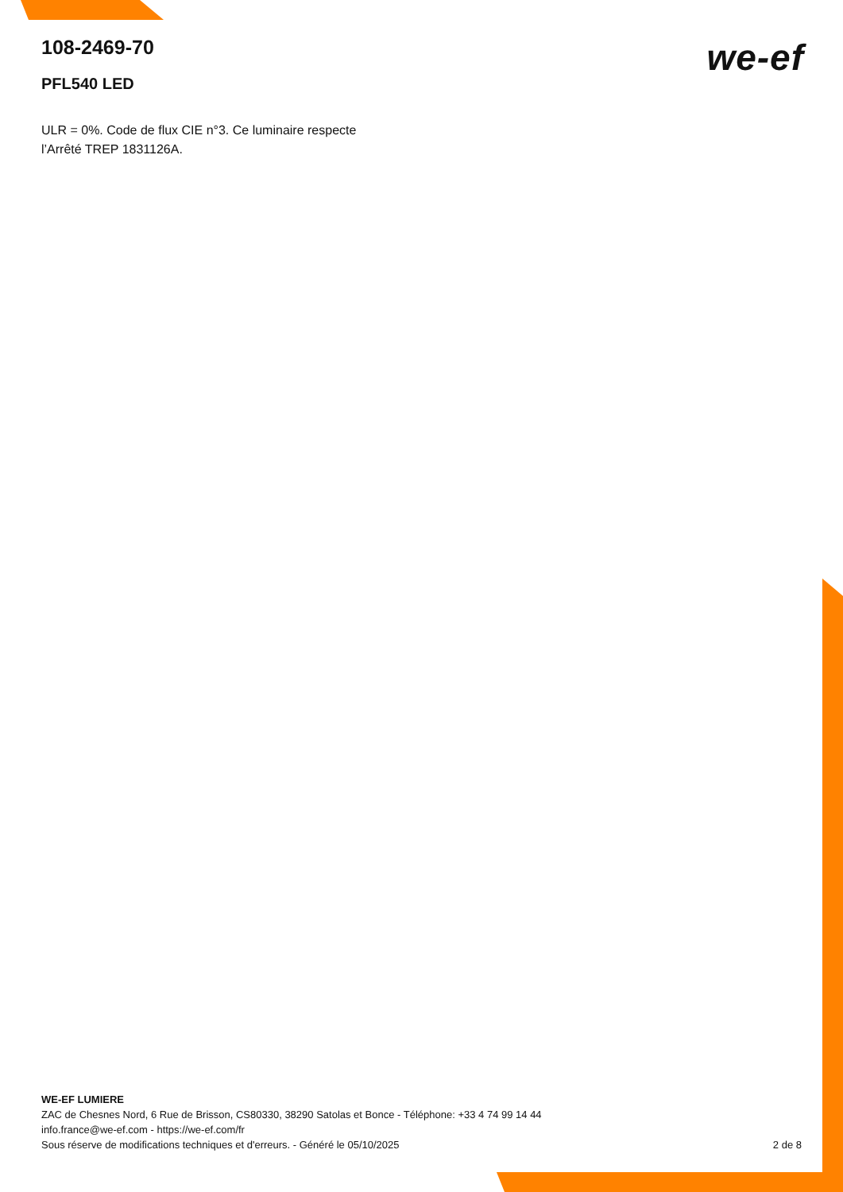108-2469-70
PFL540 LED
we-ef
ULR = 0%. Code de flux CIE n°3. Ce luminaire respecte
l’Arrêté TREP 1831126A.
WE-EF LUMIERE
ZAC de Chesnes Nord, 6 Rue de Brisson, CS80330, 38290 Satolas et Bonce - Téléphone: +33 4 74 99 14 44
info.france@we-ef.com - https://we-ef.com/fr
Sous réserve de modifications techniques et d'erreurs. - Généré le 05/10/2025 2 de 8